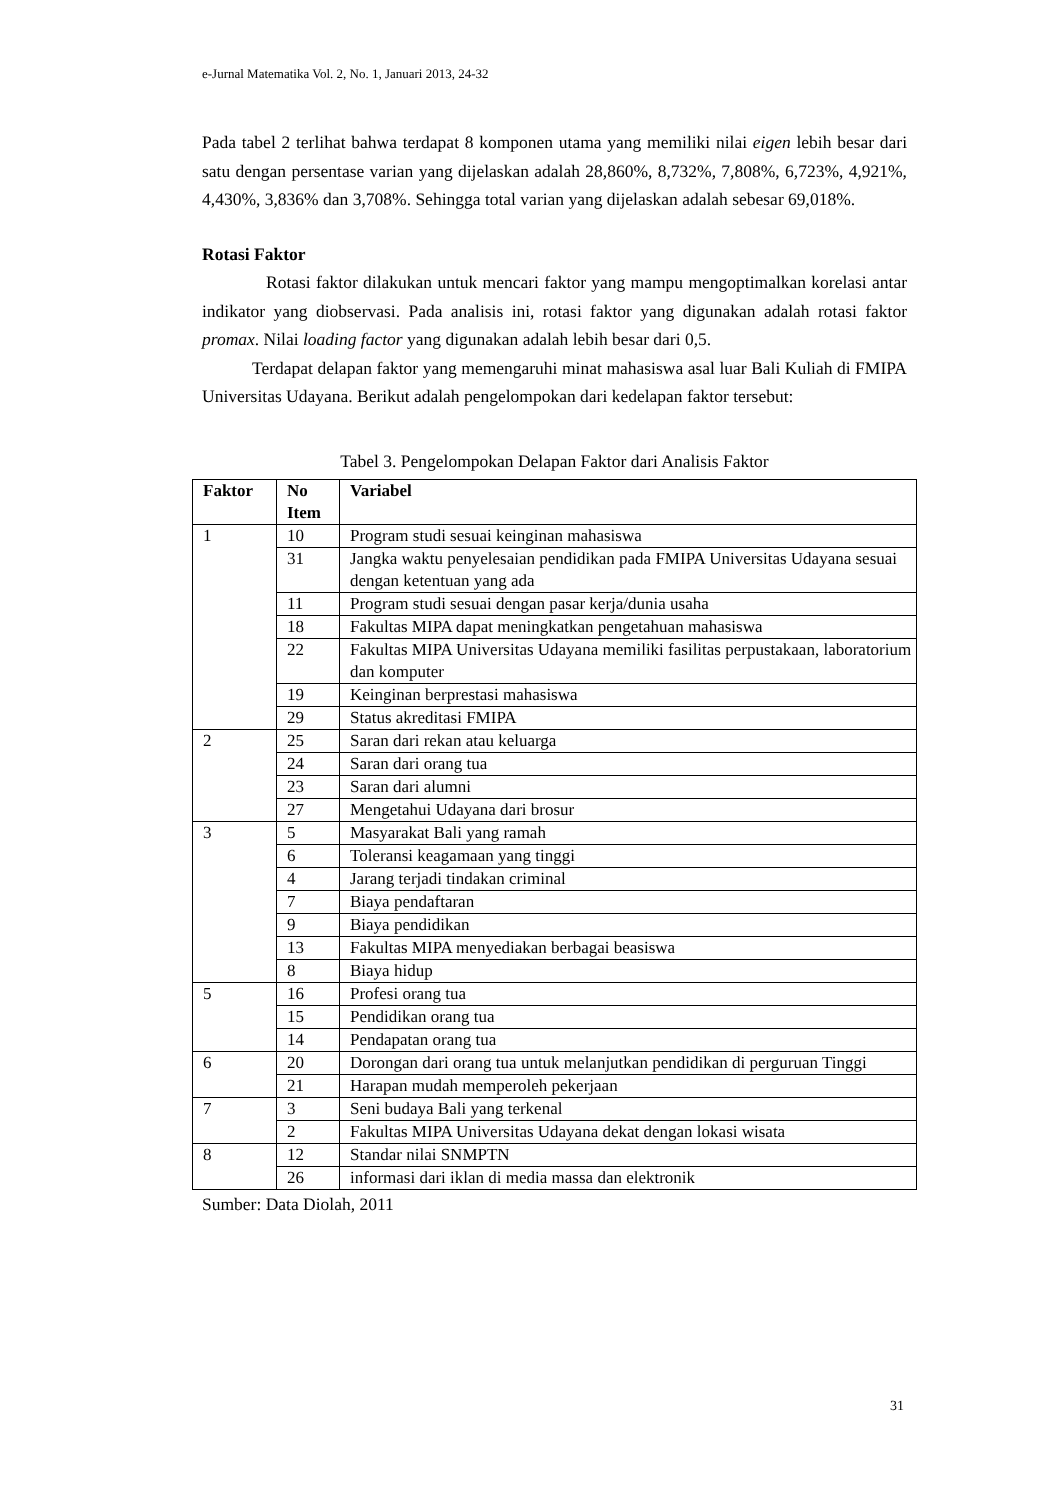e-Jurnal Matematika Vol. 2, No. 1, Januari 2013, 24-32
Pada tabel 2 terlihat bahwa terdapat 8 komponen utama yang memiliki nilai eigen lebih besar dari satu dengan persentase varian yang dijelaskan adalah 28,860%, 8,732%, 7,808%, 6,723%, 4,921%, 4,430%, 3,836% dan 3,708%. Sehingga total varian yang dijelaskan adalah sebesar 69,018%.
Rotasi Faktor
Rotasi faktor dilakukan untuk mencari faktor yang mampu mengoptimalkan korelasi antar indikator yang diobservasi. Pada analisis ini, rotasi faktor yang digunakan adalah rotasi faktor promax. Nilai loading factor yang digunakan adalah lebih besar dari 0,5.
Terdapat delapan faktor yang memengaruhi minat mahasiswa asal luar Bali Kuliah di FMIPA Universitas Udayana. Berikut adalah pengelompokan dari kedelapan faktor tersebut:
Tabel 3. Pengelompokan Delapan Faktor dari Analisis Faktor
| Faktor | No Item | Variabel |
| --- | --- | --- |
| 1 | 10 | Program studi sesuai keinginan mahasiswa |
| | 31 | Jangka waktu penyelesaian pendidikan pada FMIPA Universitas Udayana sesuai dengan ketentuan yang ada |
| | 11 | Program studi sesuai dengan pasar kerja/dunia usaha |
| | 18 | Fakultas MIPA dapat meningkatkan pengetahuan mahasiswa |
| | 22 | Fakultas MIPA Universitas Udayana memiliki fasilitas perpustakaan, laboratorium dan komputer |
| | 19 | Keinginan berprestasi mahasiswa |
| | 29 | Status akreditasi FMIPA |
| 2 | 25 | Saran dari rekan atau keluarga |
| | 24 | Saran dari orang tua |
| | 23 | Saran dari alumni |
| | 27 | Mengetahui Udayana dari brosur |
| 3 | 5 | Masyarakat Bali yang ramah |
| | 6 | Toleransi keagamaan yang tinggi |
| | 4 | Jarang terjadi tindakan criminal |
| | 7 | Biaya pendaftaran |
| | 9 | Biaya pendidikan |
| | 13 | Fakultas MIPA menyediakan berbagai beasiswa |
| | 8 | Biaya hidup |
| 5 | 16 | Profesi orang tua |
| | 15 | Pendidikan orang tua |
| | 14 | Pendapatan orang tua |
| 6 | 20 | Dorongan dari orang tua untuk melanjutkan pendidikan di perguruan Tinggi |
| | 21 | Harapan mudah memperoleh pekerjaan |
| 7 | 3 | Seni budaya Bali yang terkenal |
| | 2 | Fakultas MIPA Universitas Udayana dekat dengan lokasi wisata |
| 8 | 12 | Standar nilai SNMPTN |
| | 26 | informasi dari iklan di media massa dan elektronik |
Sumber: Data Diolah, 2011
31